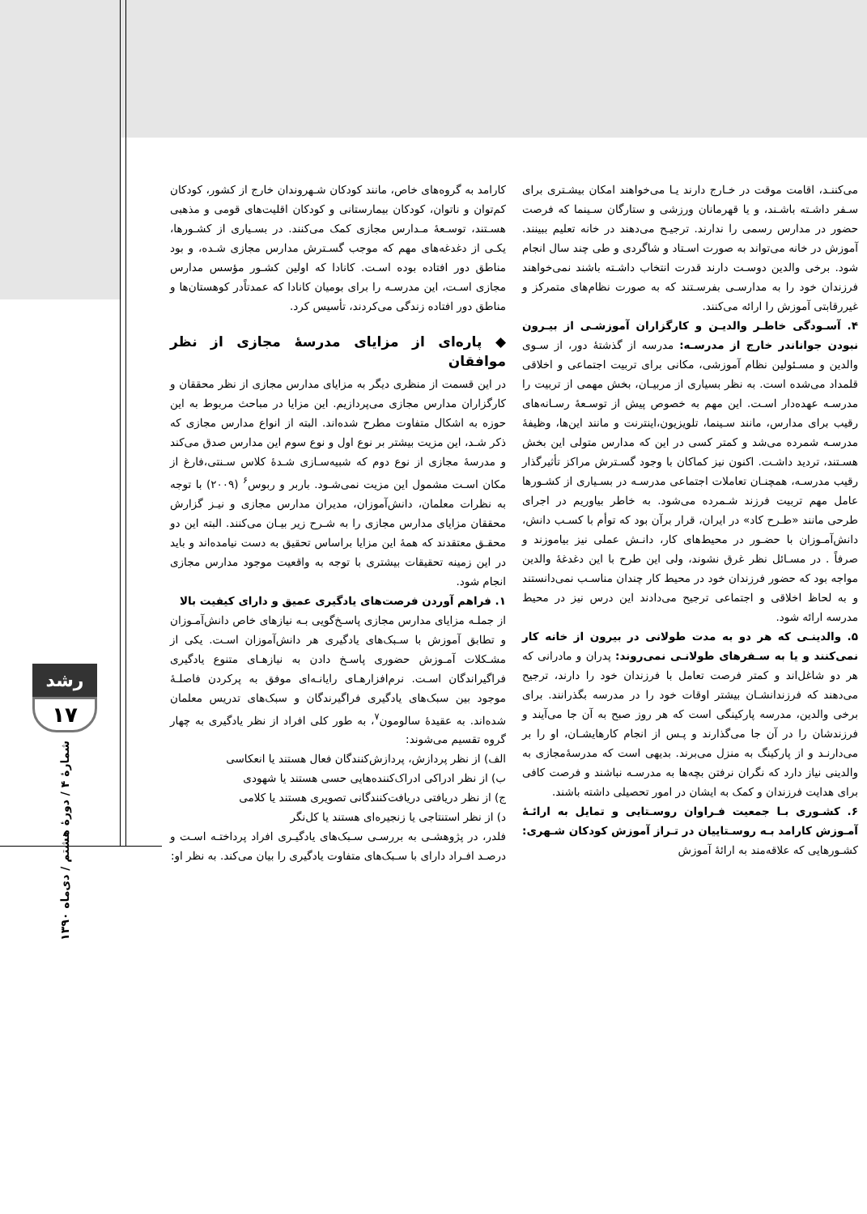می‌کننـد، اقامت موقت در خـارج دارند یـا می‌خواهند امکان بیشـتری برای سـفر داشـته باشـند، و یا قهرمانان ورزشی و ستارگان سـینما که فرصت حضور در مدارس رسمی را ندارند. ترجیـح می‌دهند در خانه تعلیم ببینند. آموزش در خانه می‌تواند به صورت اسـتاد و شاگردی و طی چند سال انجام شود. برخی والدین دوسـت دارند قدرت انتخاب داشـته باشند نمی‌خواهند فرزندان خود را به مدارسـی بفرسـتند که به صورت نظام‌های متمرکز و غیررقابتی آموزش را ارائه می‌کنند.
۴. آسـودگی خاطـر والدیـن و کارگزاران آموزشـی از بیـرون نبودن جواناندر خارج از مدرسـه: مدرسه از گذشتهٔ دور، از سـوی والدین و مسـئولین نظام آموزشی، مکانی برای تربیت اجتماعی و اخلاقی قلمداد می‌شده است. به نظر بسیاری از مربیـان، بخش مهمی از تربیت را مدرسـه عهده‌دار اسـت. این مهم به خصوص پیش از توسـعهٔ رسـانه‌های رقیب برای مدارس، مانند سـینما، تلویزیون،اینترنت و مانند این‌ها، وظیفهٔ مدرسـه شمرده می‌شد و کمتر کسی در این که مدارس متولی این بخش هسـتند، تردید داشـت. اکنون نیز کماکان با وجود گسـترش مراکز تأثیرگذار رقیب مدرسـه، همچنـان تعاملات اجتماعی مدرسـه در بسـیاری از کشـورها عامل مهم تربیت فرزند شـمرده می‌شود. به خاطر بیاوریم در اجرای طرحی مانند «طـرح کاد» در ایران، قرار برآن بود که توأم با کسـب دانش، دانش‌آمـوزان با حضـور در محیط‌های کار، دانـش عملی نیز بیاموزند و صرفاً . در مسـائل نظر غرق نشوند، ولی این طرح با این دغدغهٔ والدین مواجه بود که حضور فرزندان خود در محیط کار چندان مناسـب نمی‌دانستند و به لحاظ اخلاقی و اجتماعی ترجیح می‌دادند این درس نیز در محیط مدرسه ارائه شود.
۵. والدینـی که هر دو به مدت طولانی در بیرون از خانه کار نمی‌کنند و یا به سـفرهای طولانـی نمی‌روند: پدران و مادرانی که هر دو شاغل‌اند و کمتر فرصت تعامل با فرزندان خود را دارند، ترجیح می‌دهند که فرزندانشـان بیشتر اوقات خود را در مدرسه بگذرانند. برای برخی والدین، مدرسه پارکینگی است که هر روز صبح به آن جا می‌آیند و فرزندشان را در آن جا می‌گذارند و پـس از انجام کارهایشـان، او را بر می‌دارنـد و از پارکینگ به منزل می‌برند. بدیهی است که مدرسهٔ‌مجازی به والدینی نیاز دارد که نگران نرفتن بچه‌ها به مدرسـه نباشند و فرصت کافی برای هدایت فرزندان و کمک به ایشان در امور تحصیلی داشته باشند.
۶. کشـوری بـا جمعیت فـراوان روسـتایی و تمایل به ارائـهٔ آمـوزش کارامد بـه روسـتاییان در تـراز آموزش کودکان شـهری: کشـورهایی که علاقه‌مند به ارائهٔ آموزش
کارامد به گروه‌های خاص، مانند کودکان شـهروندان خارج از کشور، کودکان کم‌توان و ناتوان، کودکان بیمارستانی و کودکان اقلیت‌های قومی و مذهبی هسـتند، توسـعهٔ مـدارس مجازی کمک می‌کنند. در بسـیاری از کشـورها، یکـی از دغدغه‌های مهم که موجب گسـترش مدارس مجازی شـده، و بود مناطق دور افتاده بوده اسـت. کانادا که اولین کشـور مؤسس مدارس مجازی اسـت، این مدرسـه را برای بومیان کانادا که عمدتاًدر کوهستان‌ها و مناطق دور افتاده زندگی می‌کردند، تأسیس کرد.
◆ پاره‌ای از مزایای مدرسهٔ مجازی از نظر موافقان
در این قسمت از منظری دیگر به مزایای مدارس مجازی از نظر محققان و کارگزاران مدارس مجازی می‌پردازیم. این مزایا در مباحث مربوط به این حوزه به اشکال متفاوت مطرح شده‌اند. البته از انواع مدارس مجازی که ذکر شـد، این مزیت بیشتر بر نوع اول و نوع سوم این مدارس صدق می‌کند و مدرسهٔ مجازی از نوع دوم که شبیه‌سـازی شـدهٔ کلاس سـنتی،فارغ از مکان اسـت مشمول این مزیت نمی‌شـود. باربر و ربوس<sup>۶</sup> (۲۰۰۹) با توجه به نظرات معلمان، دانش‌آموزان، مدیران مدارس مجازی و نیـز گزارش محققان مزایای مدارس مجازی را به شـرح زیر بیـان می‌کنند. البته این دو محقـق معتقدند که همهٔ این مزایا براساس تحقیق به دست نیامده‌اند و باید در این زمینه تحقیقات بیشتری با توجه به واقعیت موجود مدارس مجازی انجام شود.
۱. فراهم آوردن فرصت‌های یادگیری عمیق و دارای کیفیت بالا
از جملـه مزایای مدارس مجازی پاسـخ‌گویی بـه نیازهای خاص دانش‌آمـوزان و تطابق آموزش با سـبک‌های یادگیری هر دانش‌آموزان اسـت. یکی از مشـکلات آمـوزش حضوری پاسـخ دادن به نیازهـای متنوع یادگیری فراگیراندگان اسـت. نرم‌افزارهـای رایانـه‌ای موفق به پرکردن فاصلـهٔ موجود بین سبک‌های یادگیری فراگیرندگان و سبک‌های تدریس معلمان شده‌اند. به عقیدهٔ سالومون<sup>۷</sup>، به طور کلی افراد از نظر یادگیری به چهار گروه تقسیم می‌شوند:
الف) از نظر پردازش، پردازش‌کنندگان فعال هستند یا انعکاسی
ب) از نظر ادراکی ادراک‌کننده‌هایی حسی هستند یا شهودی
ج) از نظر دریافتی دریافت‌کنندگانی تصویری هستند یا کلامی
د) از نظر استنتاجی یا زنجیره‌ای هستند یا کل‌نگر
فلدر، در پژوهشـی به بررسـی سـبک‌های یادگیـری افراد پرداختـه اسـت و درصـد افـراد دارای با سـبک‌های متفاوت یادگیری را بیان می‌کند. به نظر او:
رشد
۱۷
شمارهٔ ۴ / دورهٔ هشتم / دی‌ماه ۱۳۹۰